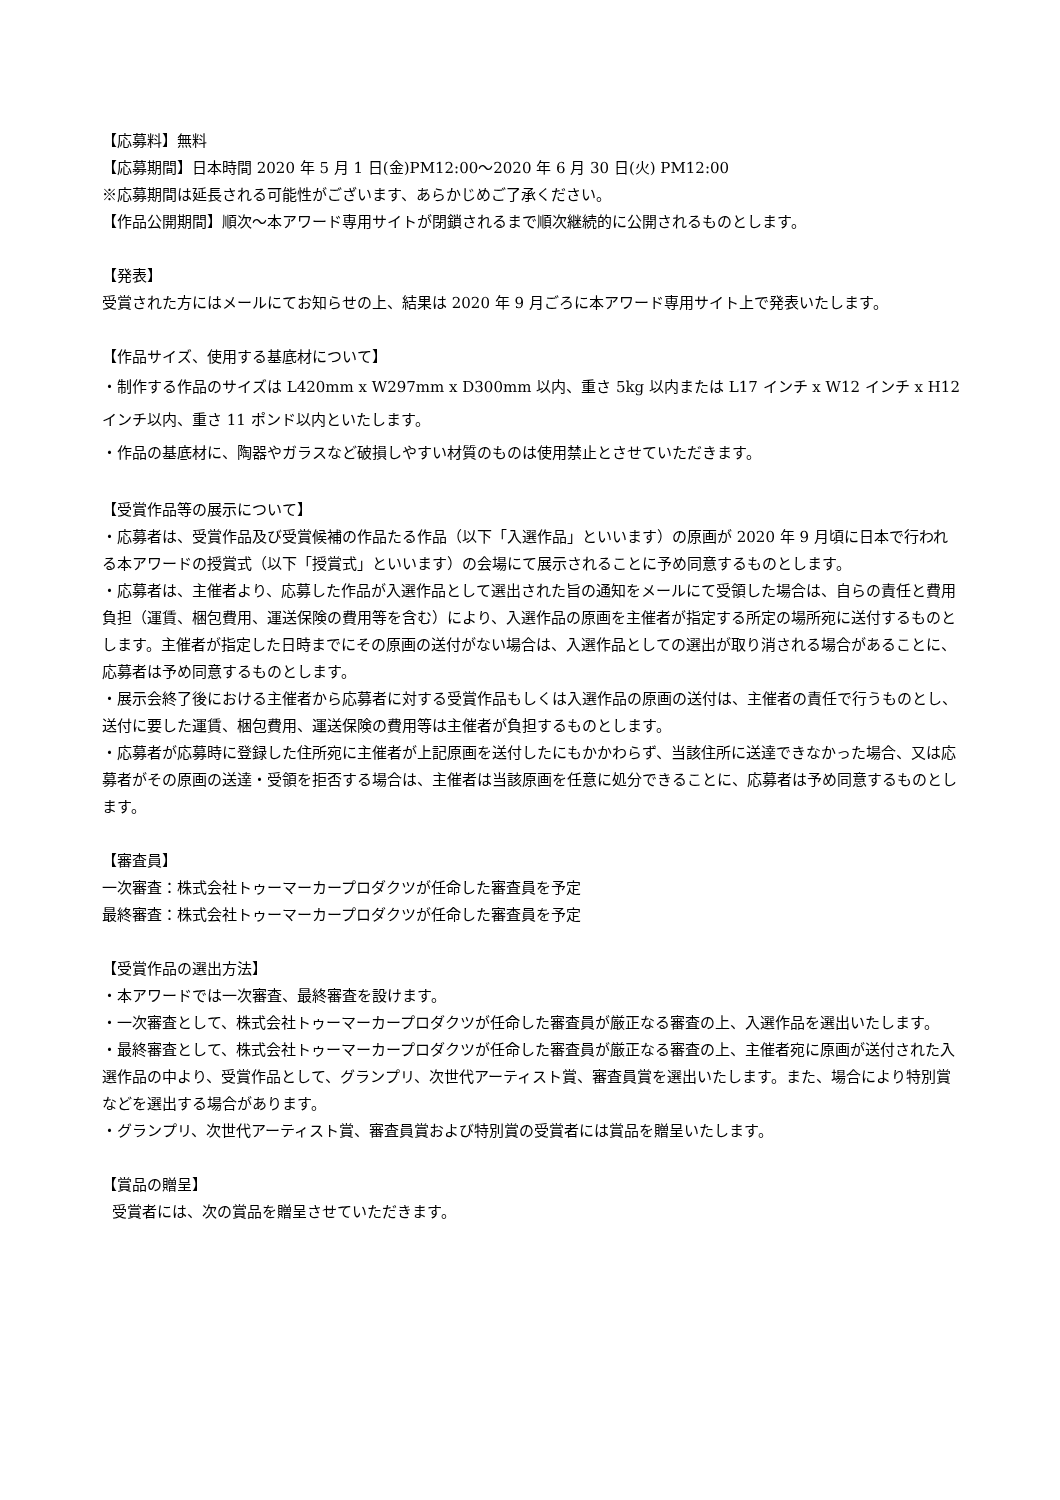【応募料】無料
【応募期間】日本時間 2020 年 5 月 1 日(金)PM12:00～2020 年 6 月 30 日(火) PM12:00
※応募期間は延長される可能性がございます、あらかじめご了承ください。
【作品公開期間】順次～本アワード専用サイトが閉鎖されるまで順次継続的に公開されるものとします。
【発表】
受賞された方にはメールにてお知らせの上、結果は 2020 年 9 月ごろに本アワード専用サイト上で発表いたします。
【作品サイズ、使用する基底材について】
・制作する作品のサイズは L420mm x W297mm x D300mm 以内、重さ 5kg 以内または L17 インチ x W12 インチ x H12 インチ以内、重さ 11 ポンド以内といたします。
・作品の基底材に、陶器やガラスなど破損しやすい材質のものは使用禁止とさせていただきます。
【受賞作品等の展示について】
・応募者は、受賞作品及び受賞候補の作品たる作品（以下「入選作品」といいます）の原画が 2020 年 9 月頃に日本で行われる本アワードの授賞式（以下「授賞式」といいます）の会場にて展示されることに予め同意するものとします。
・応募者は、主催者より、応募した作品が入選作品として選出された旨の通知をメールにて受領した場合は、自らの責任と費用負担（運賃、梱包費用、運送保険の費用等を含む）により、入選作品の原画を主催者が指定する所定の場所宛に送付するものとします。主催者が指定した日時までにその原画の送付がない場合は、入選作品としての選出が取り消される場合があることに、応募者は予め同意するものとします。
・展示会終了後における主催者から応募者に対する受賞作品もしくは入選作品の原画の送付は、主催者の責任で行うものとし、送付に要した運賃、梱包費用、運送保険の費用等は主催者が負担するものとします。
・応募者が応募時に登録した住所宛に主催者が上記原画を送付したにもかかわらず、当該住所に送達できなかった場合、又は応募者がその原画の送達・受領を拒否する場合は、主催者は当該原画を任意に処分できることに、応募者は予め同意するものとします。
【審査員】
一次審査：株式会社トゥーマーカープロダクツが任命した審査員を予定
最終審査：株式会社トゥーマーカープロダクツが任命した審査員を予定
【受賞作品の選出方法】
・本アワードでは一次審査、最終審査を設けます。
・一次審査として、株式会社トゥーマーカープロダクツが任命した審査員が厳正なる審査の上、入選作品を選出いたします。
・最終審査として、株式会社トゥーマーカープロダクツが任命した審査員が厳正なる審査の上、主催者宛に原画が送付された入選作品の中より、受賞作品として、グランプリ、次世代アーティスト賞、審査員賞を選出いたします。また、場合により特別賞などを選出する場合があります。
・グランプリ、次世代アーティスト賞、審査員賞および特別賞の受賞者には賞品を贈呈いたします。
【賞品の贈呈】
受賞者には、次の賞品を贈呈させていただきます。